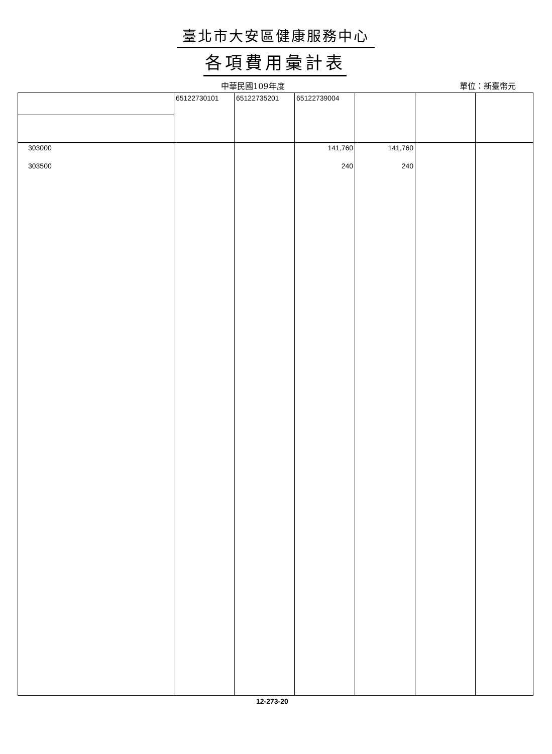臺北市大安區健康服務中心
各項費用彙計表
中華民國109年度 單位：新臺幣元
| | 65122730101 | 65122735201 | 65122739004 | | | |
| 303000 | | | 141,760 | 141,760 | | |
| 303500 | | | 240 | 240 | | |
12-273-20